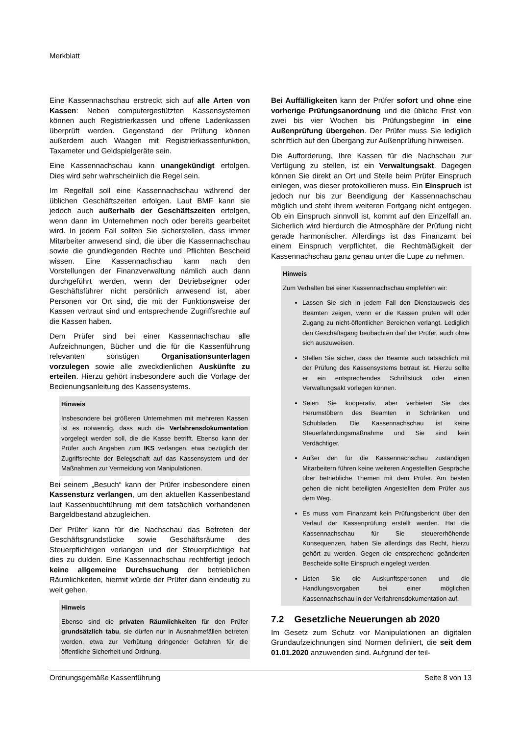Merkblatt
Eine Kassennachschau erstreckt sich auf alle Arten von Kassen: Neben computergestützten Kassensystemen können auch Registrierkassen und offene Ladenkassen überprüft werden. Gegenstand der Prüfung können außerdem auch Waagen mit Registrierkassenfunktion, Taxameter und Geldspielgeräte sein.
Eine Kassennachschau kann unangekündigt erfolgen. Dies wird sehr wahrscheinlich die Regel sein.
Im Regelfall soll eine Kassennachschau während der üblichen Geschäftszeiten erfolgen. Laut BMF kann sie jedoch auch außerhalb der Geschäftszeiten erfolgen, wenn dann im Unternehmen noch oder bereits gearbeitet wird. In jedem Fall sollten Sie sicherstellen, dass immer Mitarbeiter anwesend sind, die über die Kassennachschau sowie die grundlegenden Rechte und Pflichten Bescheid wissen. Eine Kassennachschau kann nach den Vorstellungen der Finanzverwaltung nämlich auch dann durchgeführt werden, wenn der Betriebseigner oder Geschäftsführer nicht persönlich anwesend ist, aber Personen vor Ort sind, die mit der Funktionsweise der Kassen vertraut sind und entsprechende Zugriffsrechte auf die Kassen haben.
Dem Prüfer sind bei einer Kassennachschau alle Aufzeichnungen, Bücher und die für die Kassenführung relevanten sonstigen Organisationsunterlagen vorzulegen sowie alle zweckdienlichen Auskünfte zu erteilen. Hierzu gehört insbesondere auch die Vorlage der Bedienungsanleitung des Kassensystems.
Hinweis
Insbesondere bei größeren Unternehmen mit mehreren Kassen ist es notwendig, dass auch die Verfahrensdokumentation vorgelegt werden soll, die die Kasse betrifft. Ebenso kann der Prüfer auch Angaben zum IKS verlangen, etwa bezüglich der Zugriffsrechte der Belegschaft auf das Kassensystem und der Maßnahmen zur Vermeidung von Manipulationen.
Bei seinem „Besuch“ kann der Prüfer insbesondere einen Kassensturz verlangen, um den aktuellen Kassenbestand laut Kassenbuchführung mit dem tatsächlich vorhandenen Bargeldbestand abzugleichen.
Der Prüfer kann für die Nachschau das Betreten der Geschäftsgrundstücke sowie Geschäftsräume des Steuerpflichtigen verlangen und der Steuerpflichtige hat dies zu dulden. Eine Kassennachschau rechtfertigt jedoch keine allgemeine Durchsuchung der betrieblichen Räumlichkeiten, hiermit würde der Prüfer dann eindeutig zu weit gehen.
Hinweis
Ebenso sind die privaten Räumlichkeiten für den Prüfer grundsätzlich tabu, sie dürfen nur in Ausnahmefällen betreten werden, etwa zur Verhütung dringender Gefahren für die öffentliche Sicherheit und Ordnung.
Bei Auffälligkeiten kann der Prüfer sofort und ohne eine vorherige Prüfungsanordnung und die übliche Frist von zwei bis vier Wochen bis Prüfungsbeginn in eine Außenprüfung übergehen. Der Prüfer muss Sie lediglich schriftlich auf den Übergang zur Außenprüfung hinweisen.
Die Aufforderung, Ihre Kassen für die Nachschau zur Verfügung zu stellen, ist ein Verwaltungsakt. Dagegen können Sie direkt an Ort und Stelle beim Prüfer Einspruch einlegen, was dieser protokollieren muss. Ein Einspruch ist jedoch nur bis zur Beendigung der Kassennachschau möglich und steht ihrem weiteren Fortgang nicht entgegen. Ob ein Einspruch sinnvoll ist, kommt auf den Einzelfall an. Sicherlich wird hierdurch die Atmosphäre der Prüfung nicht gerade harmonischer. Allerdings ist das Finanzamt bei einem Einspruch verpflichtet, die Rechtmäßigkeit der Kassennachschau ganz genau unter die Lupe zu nehmen.
Hinweis
Zum Verhalten bei einer Kassennachschau empfehlen wir:
Lassen Sie sich in jedem Fall den Dienstausweis des Beamten zeigen, wenn er die Kassen prüfen will oder Zugang zu nicht-öffentlichen Bereichen verlangt. Lediglich den Geschäftsgang beobachten darf der Prüfer, auch ohne sich auszuweisen.
Stellen Sie sicher, dass der Beamte auch tatsächlich mit der Prüfung des Kassensystems betraut ist. Hierzu sollte er ein entsprechendes Schriftstück oder einen Verwaltungsakt vorlegen können.
Seien Sie kooperativ, aber verbieten Sie das Herumstöbern des Beamten in Schränken und Schubladen. Die Kassennachschau ist keine Steuerfahndungsmaßnahme und Sie sind kein Verdächtiger.
Außer den für die Kassennachschau zuständigen Mitarbeitern führen keine weiteren Angestellten Gespräche über betriebliche Themen mit dem Prüfer. Am besten gehen die nicht beteiligten Angestellten dem Prüfer aus dem Weg.
Es muss vom Finanzamt kein Prüfungsbericht über den Verlauf der Kassenprüfung erstellt werden. Hat die Kassennachschau für Sie steuererhöhende Konsequenzen, haben Sie allerdings das Recht, hierzu gehört zu werden. Gegen die entsprechend geänderten Bescheide sollte Einspruch eingelegt werden.
Listen Sie die Auskunftspersonen und die Handlungsvorgaben bei einer möglichen Kassennachschau in der Verfahrensdokumentation auf.
7.2 Gesetzliche Neuerungen ab 2020
Im Gesetz zum Schutz vor Manipulationen an digitalen Grundaufzeichnungen sind Normen definiert, die seit dem 01.01.2020 anzuwenden sind. Aufgrund der teil-
Ordnungsgemäße Kassenführung Seite 8 von 13